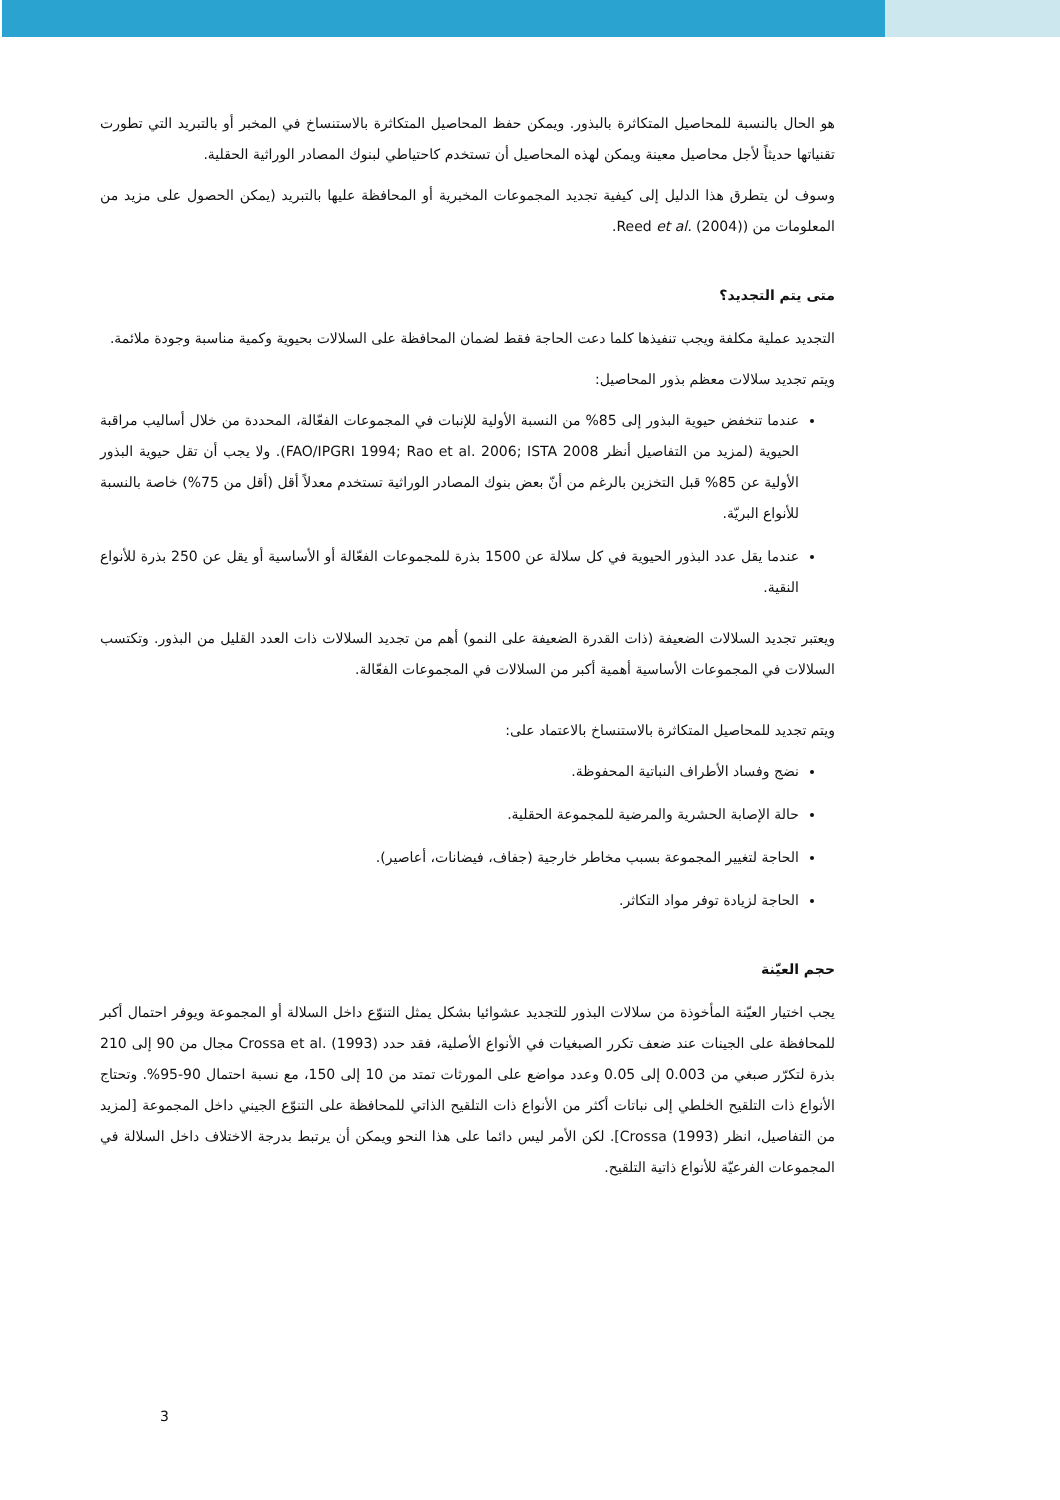هو الحال بالنسبة للمحاصيل المتكاثرة بالبذور. ويمكن حفظ المحاصيل المتكاثرة بالاستنساخ في المخبر أو بالتبريد التي تطورت تقنياتها حديثاً لأجل محاصيل معينة ويمكن لهذه المحاصيل أن تستخدم كاحتياطي لبنوك المصادر الوراثية الحقلية.
وسوف لن يتطرق هذا الدليل إلى كيفية تجديد المجموعات المخبرية أو المحافظة عليها بالتبريد (يمكن الحصول على مزيد من المعلومات من (Reed et al. (2004).
متى يتم التجديد؟
التجديد عملية مكلفة ويجب تنفيذها كلما دعت الحاجة فقط لضمان المحافظة على السلالات بحيوية وكمية مناسبة وجودة ملائمة.
ويتم تجديد سلالات معظم بذور المحاصيل:
عندما تنخفض حيوية البذور إلى 85% من النسبة الأولية للإنبات في المجموعات الفعّالة، المحددة من خلال أساليب مراقبة الحيوية (لمزيد من التفاصيل أنظر FAO/IPGRI 1994; Rao et al. 2006; ISTA 2008). ولا يجب أن تقل حيوية البذور الأولية عن 85% قبل التخزين بالرغم من أنّ بعض بنوك المصادر الوراثية تستخدم معدلاً أقل (أقل من 75%) خاصة بالنسبة للأنواع البريّة.
عندما يقل عدد البذور الحيوية في كل سلالة عن 1500 بذرة للمجموعات الفعّالة أو الأساسية أو يقل عن 250 بذرة للأنواع النقية.
ويعتبر تجديد السلالات الضعيفة (ذات القدرة الضعيفة على النمو) أهم من تجديد السلالات ذات العدد القليل من البذور. وتكتسب السلالات في المجموعات الأساسية أهمية أكبر من السلالات في المجموعات الفعّالة.
ويتم تجديد للمحاصيل المتكاثرة بالاستنساخ بالاعتماد على:
نضج وفساد الأطراف النباتية المحفوظة.
حالة الإصابة الحشرية والمرضية للمجموعة الحقلية.
الحاجة لتغيير المجموعة بسبب مخاطر خارجية (جفاف، فيضانات، أعاصير).
الحاجة لزيادة توفر مواد التكاثر.
حجم العيّنة
يجب اختيار العيّنة المأخوذة من سلالات البذور للتجديد عشوائيا بشكل يمثل التنوّع داخل السلالة أو المجموعة ويوفر احتمال أكبر للمحافظة على الجينات عند ضعف تكرر الصبغيات في الأنواع الأصلية، فقد حدد Crossa et al. (1993) مجال من 90 إلى 210 بذرة لتكرّر صبغي من 0.003 إلى 0.05 وعدد مواضع على المورثات تمتد من 10 إلى 150، مع نسبة احتمال 90-95%. وتحتاج الأنواع ذات التلقيح الخلطي إلى نباتات أكثر من الأنواع ذات التلقيح الذاتي للمحافظة على التنوّع الجيني داخل المجموعة [لمزيد من التفاصيل، انظر Crossa (1993)]. لكن الأمر ليس دائما على هذا النحو ويمكن أن يرتبط بدرجة الاختلاف داخل السلالة في المجموعات الفرعيّة للأنواع ذاتية التلقيح.
3